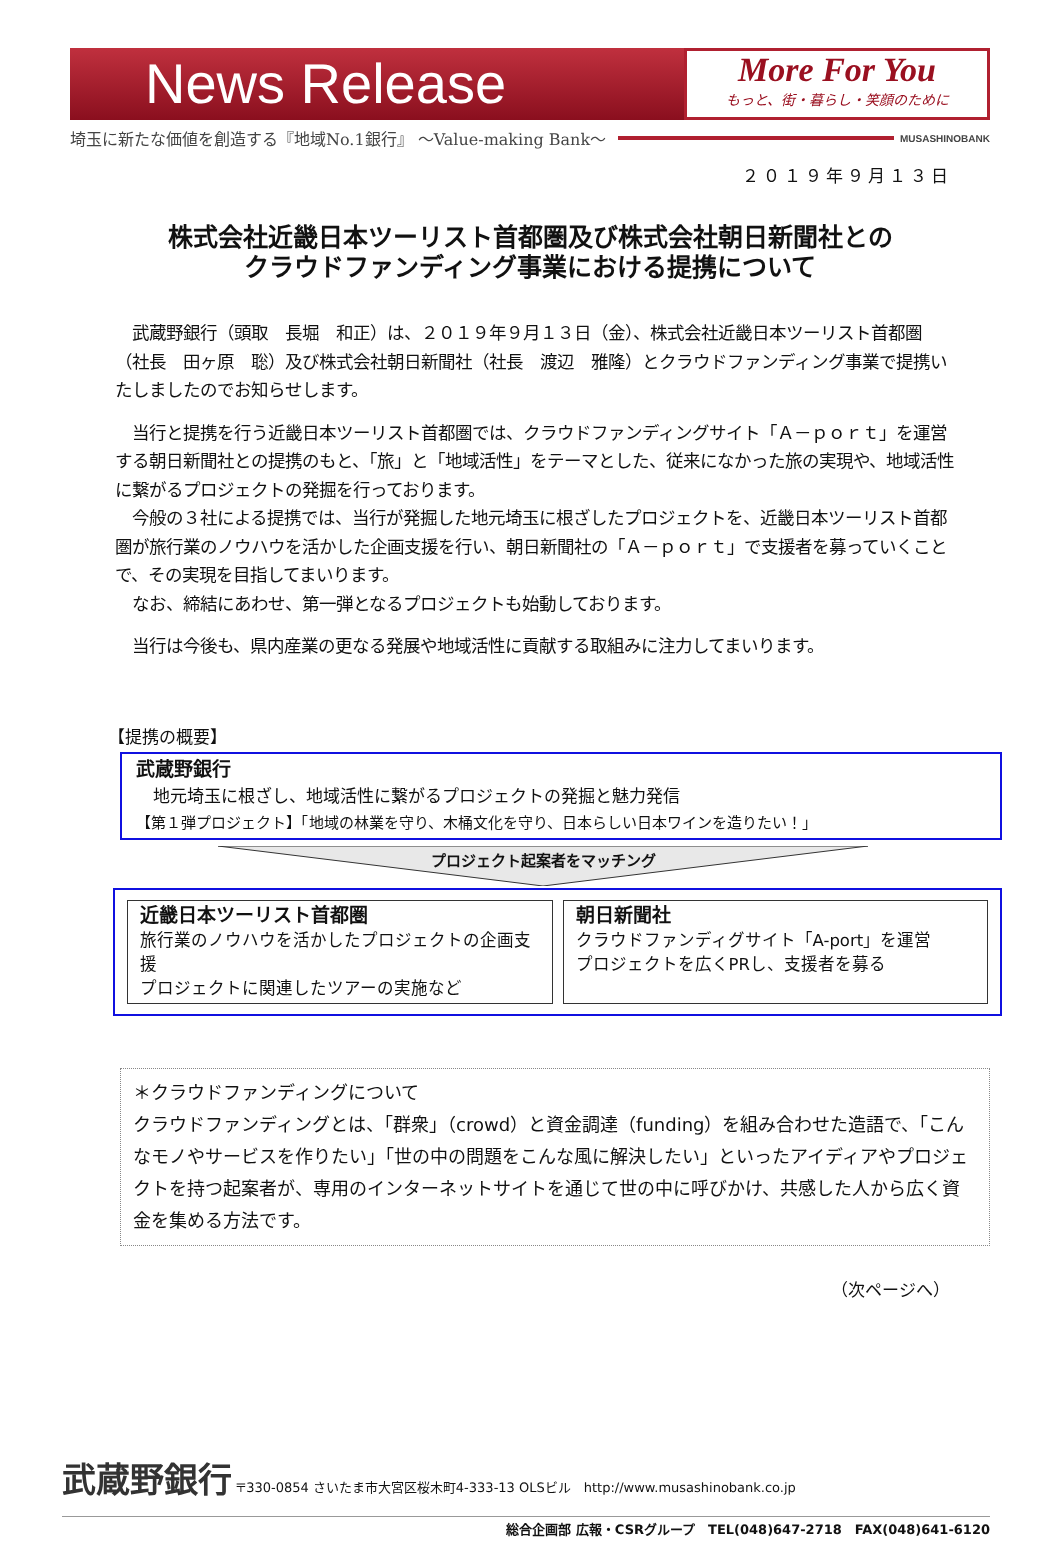News Release
More For You
もっと、街・暮らし・笑顔のために
埼玉に新たな価値を創造する『地域No.1銀行』 ～Value-making Bank～ MUSASHINOBANK
２０１９年９月１３日
株式会社近畿日本ツーリスト首都圏及び株式会社朝日新聞社との
クラウドファンディング事業における提携について
　武蔵野銀行（頭取　長堀　和正）は、２０１９年９月１３日（金）、株式会社近畿日本ツーリスト首都圏（社長　田ヶ原　聡）及び株式会社朝日新聞社（社長　渡辺　雅隆）とクラウドファンディング事業で提携いたしましたのでお知らせします。
　当行と提携を行う近畿日本ツーリスト首都圏では、クラウドファンディングサイト「Ａ－ｐｏｒｔ」を運営する朝日新聞社との提携のもと、「旅」と「地域活性」をテーマとした、従来になかった旅の実現や、地域活性に繋がるプロジェクトの発掘を行っております。
　今般の３社による提携では、当行が発掘した地元埼玉に根ざしたプロジェクトを、近畿日本ツーリスト首都圏が旅行業のノウハウを活かした企画支援を行い、朝日新聞社の「Ａ－ｐｏｒｔ」で支援者を募っていくことで、その実現を目指してまいります。
　なお、締結にあわせ、第一弾となるプロジェクトも始動しております。
　当行は今後も、県内産業の更なる発展や地域活性に貢献する取組みに注力してまいります。
【提携の概要】
武蔵野銀行
　地元埼玉に根ざし、地域活性に繋がるプロジェクトの発掘と魅力発信
【第１弾プロジェクト】「地域の林業を守り、木桶文化を守り、日本らしい日本ワインを造りたい！」
プロジェクト起案者をマッチング
近畿日本ツーリスト首都圏
旅行業のノウハウを活かしたプロジェクトの企画支援
プロジェクトに関連したツアーの実施など
朝日新聞社
クラウドファンディグサイト「A-port」を運営
プロジェクトを広くPRし、支援者を募る
＊クラウドファンディングについて
クラウドファンディングとは、「群衆」（crowd）と資金調達（funding）を組み合わせた造語で、「こんなモノやサービスを作りたい」「世の中の問題をこんな風に解決したい」といったアイディアやプロジェクトを持つ起案者が、専用のインターネットサイトを通じて世の中に呼びかけ、共感した人から広く資金を集める方法です。
（次ページへ）
武蔵野銀行 〒330-0854 さいたま市大宮区桜木町4-333-13 OLSビル　http://www.musashinobank.co.jp
総合企画部 広報・CSRグループ　TEL(048)647-2718　FAX(048)641-6120